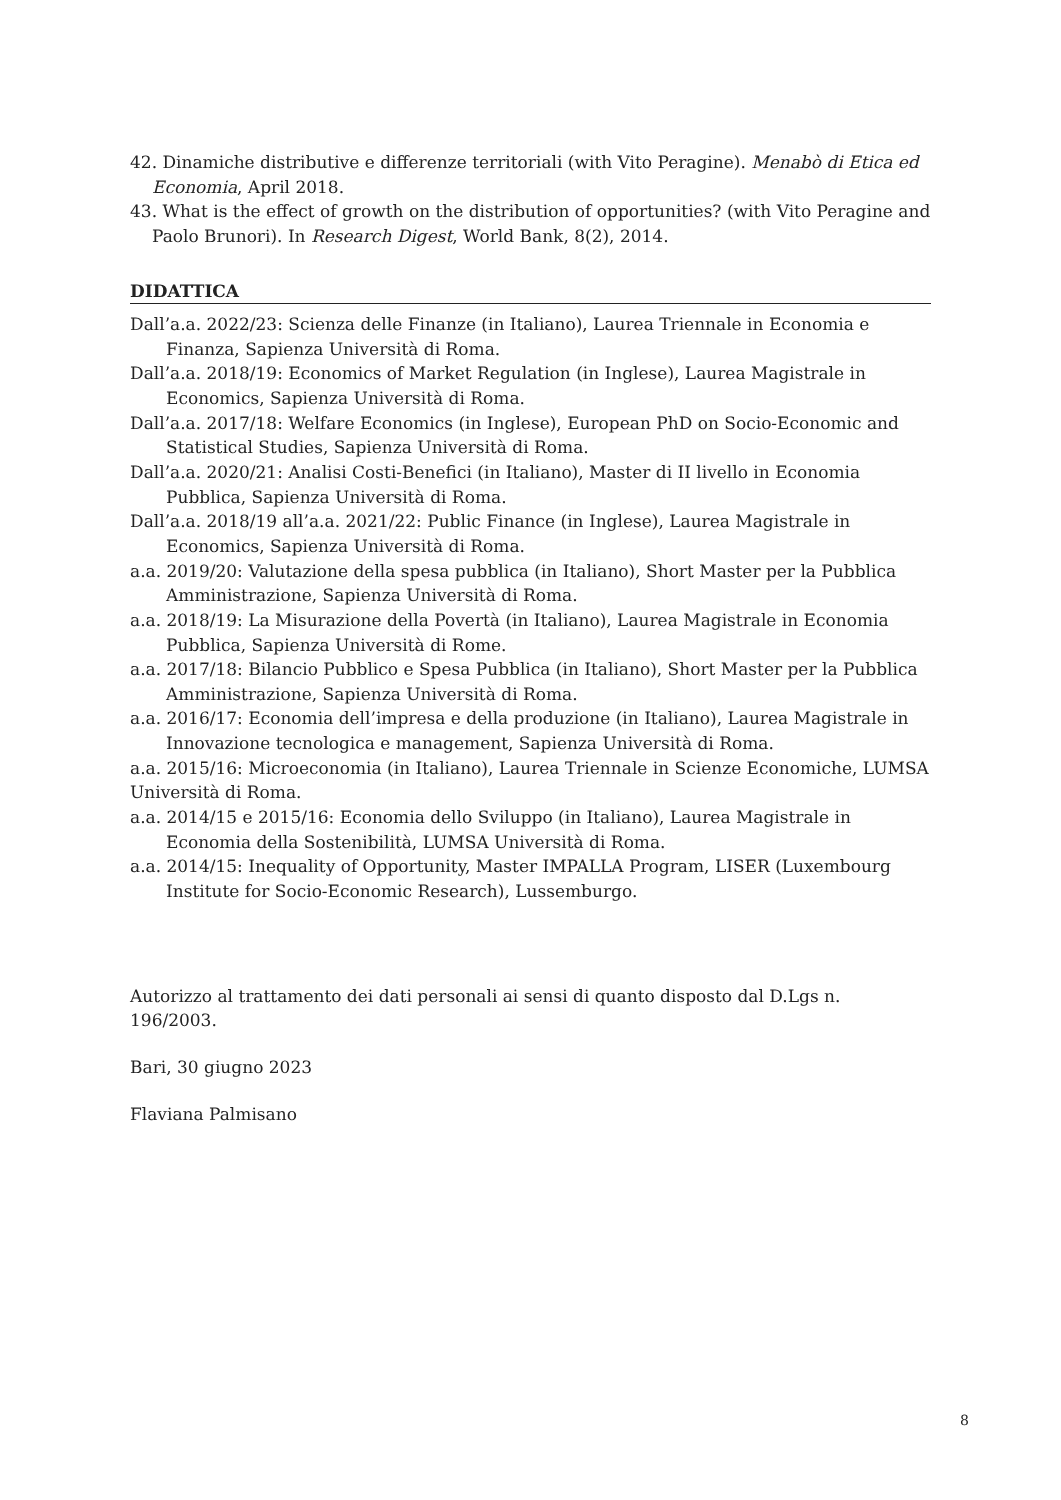42. Dinamiche distributive e differenze territoriali (with Vito Peragine). Menabò di Etica ed Economia, April 2018.
43. What is the effect of growth on the distribution of opportunities? (with Vito Peragine and Paolo Brunori). In Research Digest, World Bank, 8(2), 2014.
DIDATTICA
Dall’a.a. 2022/23: Scienza delle Finanze (in Italiano), Laurea Triennale in Economia e Finanza, Sapienza Università di Roma.
Dall’a.a. 2018/19: Economics of Market Regulation (in Inglese), Laurea Magistrale in Economics, Sapienza Università di Roma.
Dall’a.a. 2017/18: Welfare Economics (in Inglese), European PhD on Socio-Economic and Statistical Studies, Sapienza Università di Roma.
Dall’a.a. 2020/21: Analisi Costi-Benefici (in Italiano), Master di II livello in Economia Pubblica, Sapienza Università di Roma.
Dall’a.a. 2018/19 all’a.a. 2021/22: Public Finance (in Inglese), Laurea Magistrale in Economics, Sapienza Università di Roma.
a.a. 2019/20: Valutazione della spesa pubblica (in Italiano), Short Master per la Pubblica Amministrazione, Sapienza Università di Roma.
a.a. 2018/19: La Misurazione della Povertà (in Italiano), Laurea Magistrale in Economia Pubblica, Sapienza Università di Rome.
a.a. 2017/18: Bilancio Pubblico e Spesa Pubblica (in Italiano), Short Master per la Pubblica Amministrazione, Sapienza Università di Roma.
a.a. 2016/17: Economia dell’impresa e della produzione (in Italiano), Laurea Magistrale in Innovazione tecnologica e management, Sapienza Università di Roma.
a.a. 2015/16: Microeconomia (in Italiano), Laurea Triennale in Scienze Economiche, LUMSA Università di Roma.
a.a. 2014/15 e 2015/16: Economia dello Sviluppo (in Italiano), Laurea Magistrale in Economia della Sostenibilità, LUMSA Università di Roma.
a.a. 2014/15: Inequality of Opportunity, Master IMPALLA Program, LISER (Luxembourg Institute for Socio-Economic Research), Lussemburgo.
Autorizzo al trattamento dei dati personali ai sensi di quanto disposto dal D.Lgs n. 196/2003.
Bari, 30 giugno 2023
Flaviana Palmisano
8